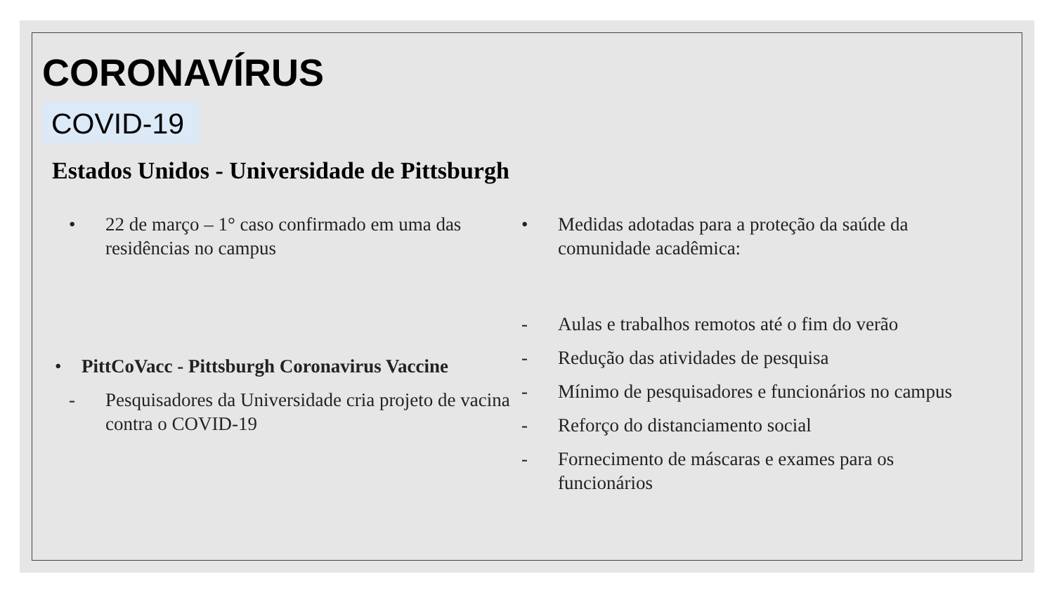CORONAVÍRUS
COVID-19
Estados Unidos - Universidade de Pittsburgh
• 22 de março – 1° caso confirmado em uma das residências no campus
• PittCoVacc - Pittsburgh Coronavirus Vaccine
- Pesquisadores da Universidade cria projeto de vacina contra o COVID-19
• Medidas adotadas para a proteção da saúde da comunidade acadêmica:
- Aulas e trabalhos remotos até o fim do verão
- Redução das atividades de pesquisa
- Mínimo de pesquisadores e funcionários no campus
- Reforço do distanciamento social
- Fornecimento de máscaras e exames para os funcionários